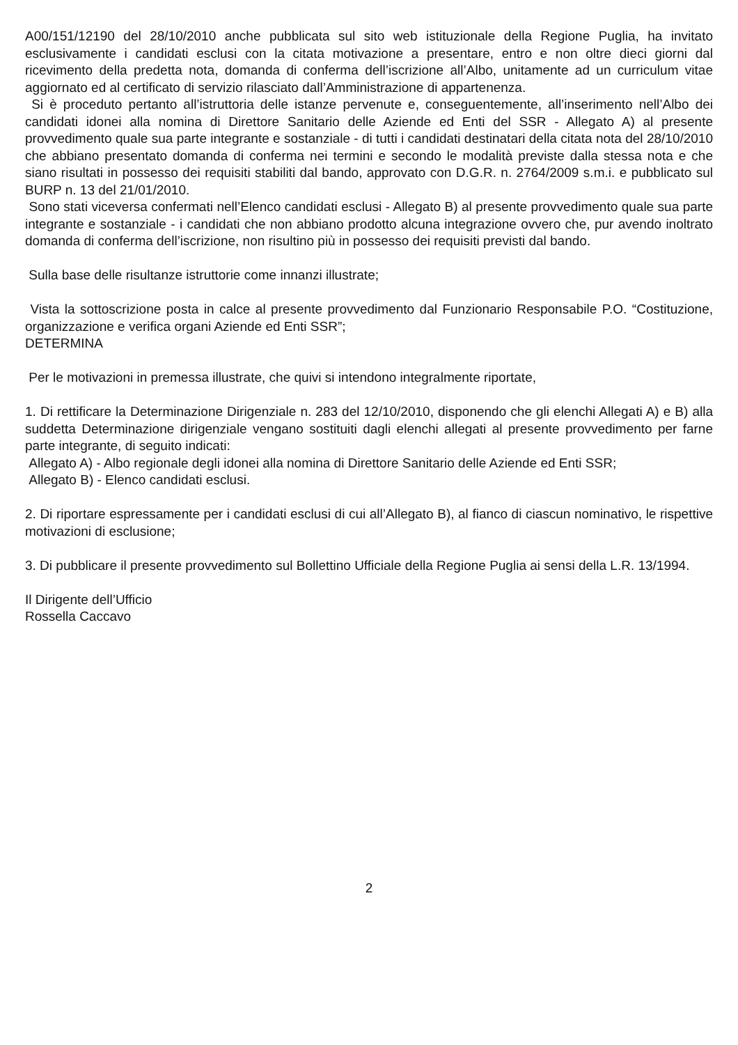A00/151/12190 del 28/10/2010 anche pubblicata sul sito web istituzionale della Regione Puglia, ha invitato esclusivamente i candidati esclusi con la citata motivazione a presentare, entro e non oltre dieci giorni dal ricevimento della predetta nota, domanda di conferma dell’iscrizione all’Albo, unitamente ad un curriculum vitae aggiornato ed al certificato di servizio rilasciato dall’Amministrazione di appartenenza.
Si è proceduto pertanto all’istruttoria delle istanze pervenute e, conseguentemente, all’inserimento nell’Albo dei candidati idonei alla nomina di Direttore Sanitario delle Aziende ed Enti del SSR - Allegato A) al presente provvedimento quale sua parte integrante e sostanziale - di tutti i candidati destinatari della citata nota del 28/10/2010 che abbiano presentato domanda di conferma nei termini e secondo le modalità previste dalla stessa nota e che siano risultati in possesso dei requisiti stabiliti dal bando, approvato con D.G.R. n. 2764/2009 s.m.i. e pubblicato sul BURP n. 13 del 21/01/2010.
Sono stati viceversa confermati nell’Elenco candidati esclusi - Allegato B) al presente provvedimento quale sua parte integrante e sostanziale - i candidati che non abbiano prodotto alcuna integrazione ovvero che, pur avendo inoltrato domanda di conferma dell’iscrizione, non risultino più in possesso dei requisiti previsti dal bando.
Sulla base delle risultanze istruttorie come innanzi illustrate;
Vista la sottoscrizione posta in calce al presente provvedimento dal Funzionario Responsabile P.O. “Costituzione, organizzazione e verifica organi Aziende ed Enti SSR”;
DETERMINA
Per le motivazioni in premessa illustrate, che quivi si intendono integralmente riportate,
1. Di rettificare la Determinazione Dirigenziale n. 283 del 12/10/2010, disponendo che gli elenchi Allegati A) e B) alla suddetta Determinazione dirigenziale vengano sostituiti dagli elenchi allegati al presente provvedimento per farne parte integrante, di seguito indicati:
Allegato A) - Albo regionale degli idonei alla nomina di Direttore Sanitario delle Aziende ed Enti SSR;
Allegato B) - Elenco candidati esclusi.
2. Di riportare espressamente per i candidati esclusi di cui all’Allegato B), al fianco di ciascun nominativo, le rispettive motivazioni di esclusione;
3. Di pubblicare il presente provvedimento sul Bollettino Ufficiale della Regione Puglia ai sensi della L.R. 13/1994.
Il Dirigente dell’Ufficio
Rossella Caccavo
2